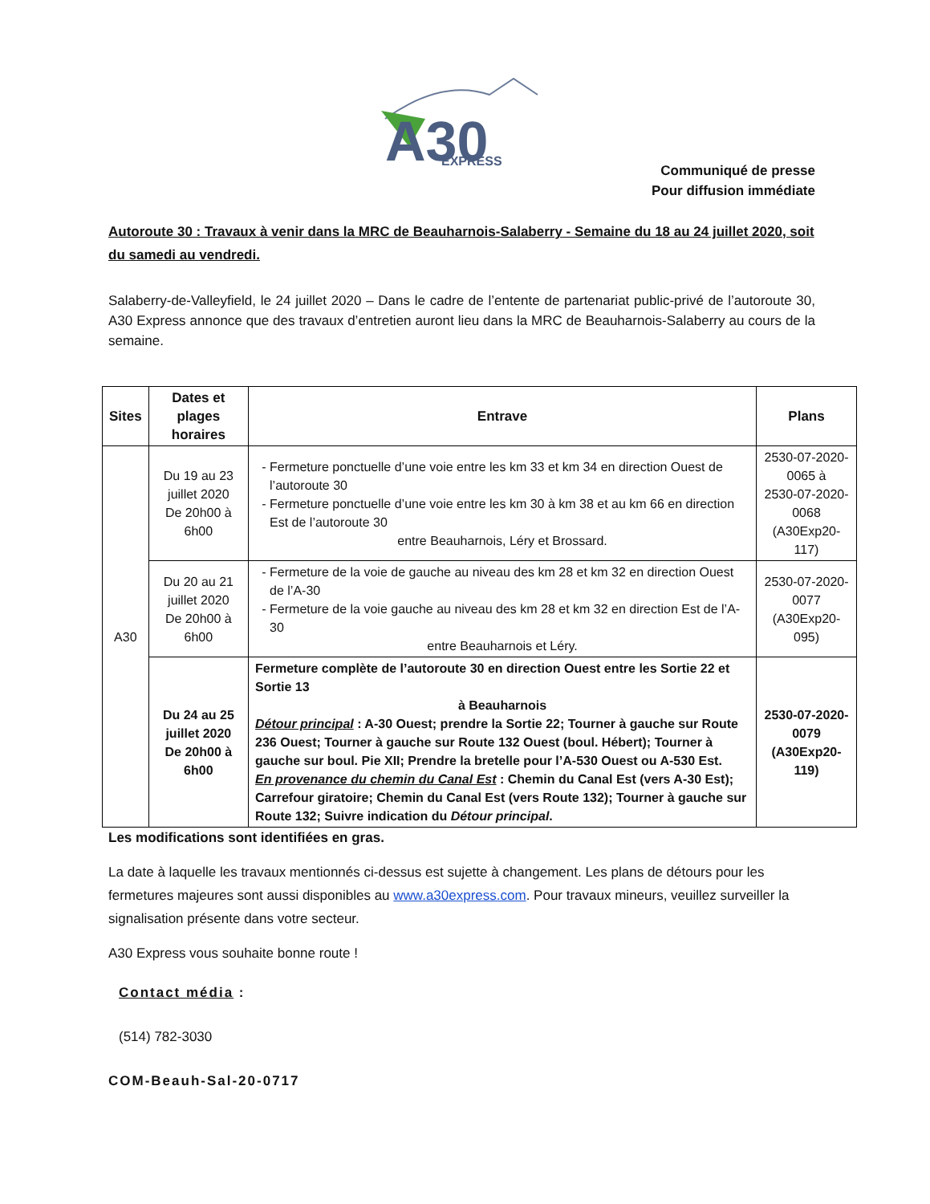A30
EXPRESS
Communiqué de presse
Pour diffusion immédiate
Autoroute 30 : Travaux à venir dans la MRC de Beauharnois-Salaberry - Semaine du 18 au 24 juillet 2020, soit du samedi au vendredi.
Salaberry-de-Valleyfield, le 24 juillet 2020 – Dans le cadre de l’entente de partenariat public-privé de l’autoroute 30, A30 Express annonce que des travaux d’entretien auront lieu dans la MRC de Beauharnois-Salaberry au cours de la semaine.
| Sites | Dates et plages horaires | Entrave | Plans |
| --- | --- | --- | --- |
| A30 | Du 19 au 23 juillet 2020 De 20h00 à 6h00 | Fermeture ponctuelle d’une voie entre les km 33 et km 34 en direction Ouest de l’autoroute 30 Fermeture ponctuelle d’une voie entre les km 30 à km 38 et au km 66 en direction Est de l’autoroute 30 entre Beauharnois, Léry et Brossard. | 2530-07-2020-0065 à 2530-07-2020-0068 (A30Exp20-117) |
| | Du 20 au 21 juillet 2020 De 20h00 à 6h00 | Fermeture de la voie de gauche au niveau des km 28 et km 32 en direction Ouest de l’A-30 Fermeture de la voie gauche au niveau des km 28 et km 32 en direction Est de l’A-30 entre Beauharnois et Léry. | 2530-07-2020-0077 (A30Exp20-095) |
| | Du 24 au 25 juillet 2020 De 20h00 à 6h00 | Fermeture complète de l’autoroute 30 en direction Ouest entre les Sortie 22 et Sortie 13 à Beauharnois Détour principal : A-30 Ouest; prendre la Sortie 22; Tourner à gauche sur Route 236 Ouest; Tourner à gauche sur Route 132 Ouest (boul. Hébert); Tourner à gauche sur boul. Pie XII; Prendre la bretelle pour l’A-530 Ouest ou A-530 Est. En provenance du chemin du Canal Est : Chemin du Canal Est (vers A-30 Est); Carrefour giratoire; Chemin du Canal Est (vers Route 132); Tourner à gauche sur Route 132; Suivre indication du Détour principal . | 2530-07-2020-0079 (A30Exp20-119) |
Les modifications sont identifiées en gras.
La date à laquelle les travaux mentionnés ci-dessus est sujette à changement. Les plans de détours pour les fermetures majeures sont aussi disponibles au www.a30express.com. Pour travaux mineurs, veuillez surveiller la signalisation présente dans votre secteur.
A30 Express vous souhaite bonne route !
Contact média :
(514) 782-3030
COM-Beauh-Sal-20-0717